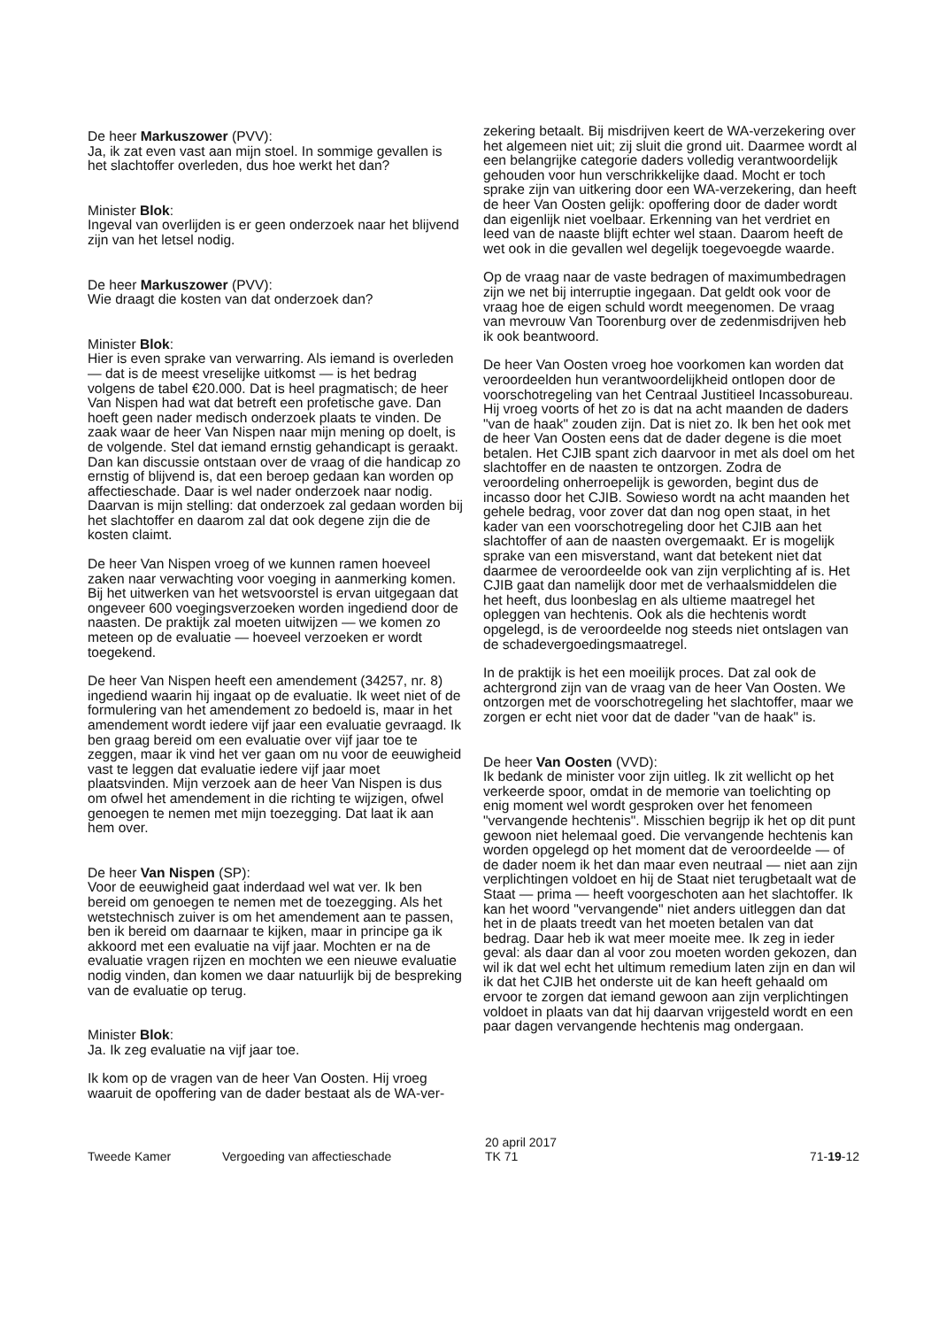De heer Markuszower (PVV):
Ja, ik zat even vast aan mijn stoel. In sommige gevallen is het slachtoffer overleden, dus hoe werkt het dan?
Minister Blok:
Ingeval van overlijden is er geen onderzoek naar het blijvend zijn van het letsel nodig.
De heer Markuszower (PVV):
Wie draagt die kosten van dat onderzoek dan?
Minister Blok:
Hier is even sprake van verwarring. Als iemand is overleden — dat is de meest vreselijke uitkomst — is het bedrag volgens de tabel €20.000. Dat is heel pragmatisch; de heer Van Nispen had wat dat betreft een profetische gave. Dan hoeft geen nader medisch onderzoek plaats te vinden. De zaak waar de heer Van Nispen naar mijn mening op doelt, is de volgende. Stel dat iemand ernstig gehandicapt is geraakt. Dan kan discussie ontstaan over de vraag of die handicap zo ernstig of blijvend is, dat een beroep gedaan kan worden op affectieschade. Daar is wel nader onderzoek naar nodig. Daarvan is mijn stelling: dat onderzoek zal gedaan worden bij het slachtoffer en daarom zal dat ook degene zijn die de kosten claimt.
De heer Van Nispen vroeg of we kunnen ramen hoeveel zaken naar verwachting voor voeging in aanmerking komen. Bij het uitwerken van het wetsvoorstel is ervan uitgegaan dat ongeveer 600 voegingsverzoeken worden ingediend door de naasten. De praktijk zal moeten uitwijzen — we komen zo meteen op de evaluatie — hoeveel verzoeken er wordt toegekend.
De heer Van Nispen heeft een amendement (34257, nr. 8) ingediend waarin hij ingaat op de evaluatie. Ik weet niet of de formulering van het amendement zo bedoeld is, maar in het amendement wordt iedere vijf jaar een evaluatie gevraagd. Ik ben graag bereid om een evaluatie over vijf jaar toe te zeggen, maar ik vind het ver gaan om nu voor de eeuwigheid vast te leggen dat evaluatie iedere vijf jaar moet plaatsvinden. Mijn verzoek aan de heer Van Nispen is dus om ofwel het amendement in die richting te wijzigen, ofwel genoegen te nemen met mijn toezegging. Dat laat ik aan hem over.
De heer Van Nispen (SP):
Voor de eeuwigheid gaat inderdaad wel wat ver. Ik ben bereid om genoegen te nemen met de toezegging. Als het wetstechnisch zuiver is om het amendement aan te passen, ben ik bereid om daarnaar te kijken, maar in principe ga ik akkoord met een evaluatie na vijf jaar. Mochten er na de evaluatie vragen rijzen en mochten we een nieuwe evaluatie nodig vinden, dan komen we daar natuurlijk bij de bespreking van de evaluatie op terug.
Minister Blok:
Ja. Ik zeg evaluatie na vijf jaar toe.
Ik kom op de vragen van de heer Van Oosten. Hij vroeg waaruit de opoffering van de dader bestaat als de WA-ver-
zekering betaalt. Bij misdrijven keert de WA-verzekering over het algemeen niet uit; zij sluit die grond uit. Daarmee wordt al een belangrijke categorie daders volledig verantwoordelijk gehouden voor hun verschrikkelijke daad. Mocht er toch sprake zijn van uitkering door een WA-verzekering, dan heeft de heer Van Oosten gelijk: opoffering door de dader wordt dan eigenlijk niet voelbaar. Erkenning van het verdriet en leed van de naaste blijft echter wel staan. Daarom heeft de wet ook in die gevallen wel degelijk toegevoegde waarde.
Op de vraag naar de vaste bedragen of maximumbedragen zijn we net bij interruptie ingegaan. Dat geldt ook voor de vraag hoe de eigen schuld wordt meegenomen. De vraag van mevrouw Van Toorenburg over de zedenmisdrijven heb ik ook beantwoord.
De heer Van Oosten vroeg hoe voorkomen kan worden dat veroordeelden hun verantwoordelijkheid ontlopen door de voorschotregeling van het Centraal Justitieel Incassobureau. Hij vroeg voorts of het zo is dat na acht maanden de daders "van de haak" zouden zijn. Dat is niet zo. Ik ben het ook met de heer Van Oosten eens dat de dader degene is die moet betalen. Het CJIB spant zich daarvoor in met als doel om het slachtoffer en de naasten te ontzorgen. Zodra de veroordeling onherroepelijk is geworden, begint dus de incasso door het CJIB. Sowieso wordt na acht maanden het gehele bedrag, voor zover dat dan nog open staat, in het kader van een voorschotregeling door het CJIB aan het slachtoffer of aan de naasten overgemaakt. Er is mogelijk sprake van een misverstand, want dat betekent niet dat daarmee de veroordeelde ook van zijn verplichting af is. Het CJIB gaat dan namelijk door met de verhaalsmiddelen die het heeft, dus loonbeslag en als ultieme maatregel het opleggen van hechtenis. Ook als die hechtenis wordt opgelegd, is de veroordeelde nog steeds niet ontslagen van de schadevergoedingsmaatregel.
In de praktijk is het een moeilijk proces. Dat zal ook de achtergrond zijn van de vraag van de heer Van Oosten. We ontzorgen met de voorschotregeling het slachtoffer, maar we zorgen er echt niet voor dat de dader "van de haak" is.
De heer Van Oosten (VVD):
Ik bedank de minister voor zijn uitleg. Ik zit wellicht op het verkeerde spoor, omdat in de memorie van toelichting op enig moment wel wordt gesproken over het fenomeen "vervangende hechtenis". Misschien begrijp ik het op dit punt gewoon niet helemaal goed. Die vervangende hechtenis kan worden opgelegd op het moment dat de veroordeelde — of de dader noem ik het dan maar even neutraal — niet aan zijn verplichtingen voldoet en hij de Staat niet terugbetaalt wat de Staat — prima — heeft voorgeschoten aan het slachtoffer. Ik kan het woord "vervangende" niet anders uitleggen dan dat het in de plaats treedt van het moeten betalen van dat bedrag. Daar heb ik wat meer moeite mee. Ik zeg in ieder geval: als daar dan al voor zou moeten worden gekozen, dan wil ik dat wel echt het ultimum remedium laten zijn en dan wil ik dat het CJIB het onderste uit de kan heeft gehaald om ervoor te zorgen dat iemand gewoon aan zijn verplichtingen voldoet in plaats van dat hij daarvan vrijgesteld wordt en een paar dagen vervangende hechtenis mag ondergaan.
Tweede Kamer
Vergoeding van affectieschade
20 april 2017
TK 71
71-19-12